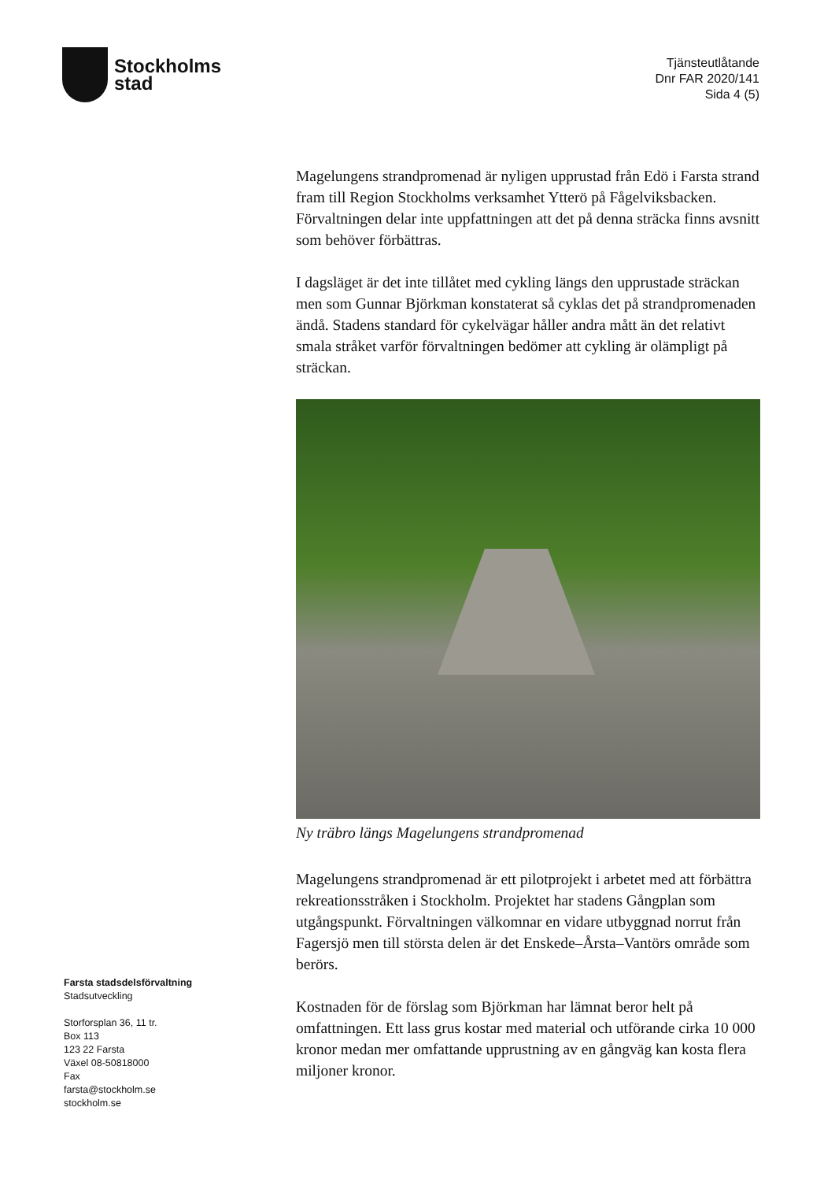Stockholms
stad
Tjänsteutlåtande
Dnr FAR 2020/141
Sida 4 (5)
Magelungens strandpromenad är nyligen upprustad från Edö i Farsta strand fram till Region Stockholms verksamhet Ytterö på Fågelviksbacken. Förvaltningen delar inte uppfattningen att det på denna sträcka finns avsnitt som behöver förbättras.
I dagsläget är det inte tillåtet med cykling längs den upprustade sträckan men som Gunnar Björkman konstaterat så cyklas det på strandpromenaden ändå. Stadens standard för cykelvägar håller andra mått än det relativt smala stråket varför förvaltningen bedömer att cykling är olämpligt på sträckan.
Ny träbro längs Magelungens strandpromenad
Magelungens strandpromenad är ett pilotprojekt i arbetet med att förbättra rekreationsstråken i Stockholm. Projektet har stadens Gångplan som utgångspunkt. Förvaltningen välkomnar en vidare utbyggnad norrut från Fagersjö men till största delen är det Enskede–Årsta–Vantörs område som berörs.
Kostnaden för de förslag som Björkman har lämnat beror helt på omfattningen. Ett lass grus kostar med material och utförande cirka 10 000 kronor medan mer omfattande upprustning av en gångväg kan kosta flera miljoner kronor.
Farsta stadsdelsförvaltning
Stadsutveckling
Storforsplan 36, 11 tr.
Box 113
123 22 Farsta
Växel 08-50818000
Fax
farsta@stockholm.se
stockholm.se